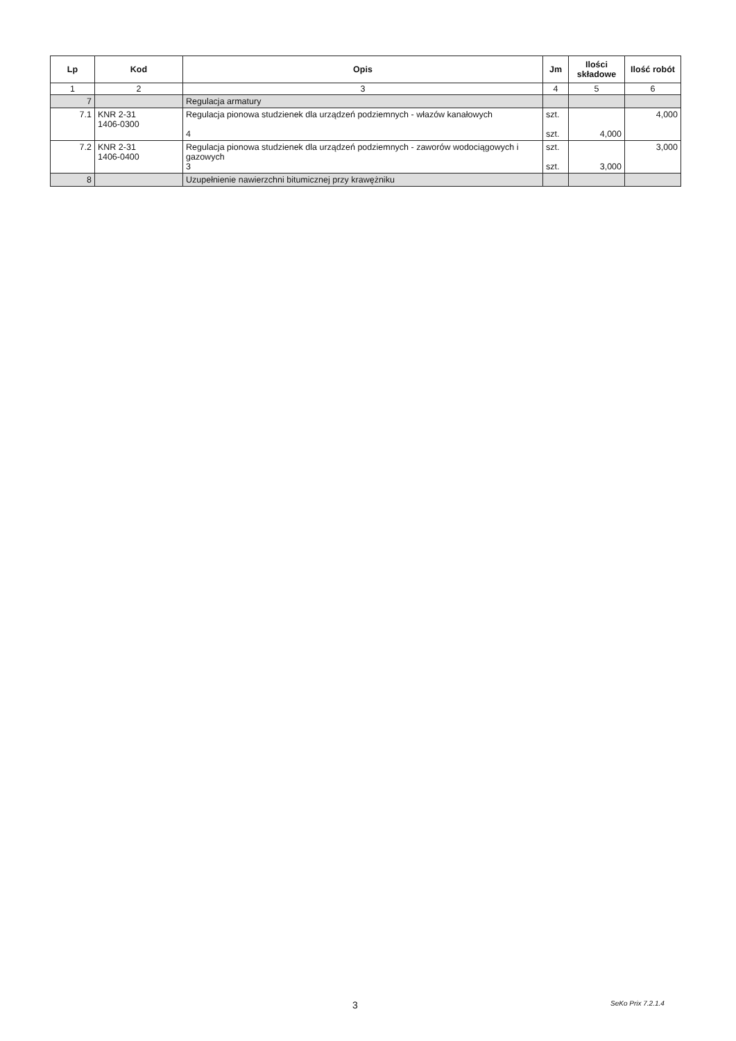| Lp | Kod | Opis | Jm | Ilości składowe | Ilość robót |
| --- | --- | --- | --- | --- | --- |
| 1 | 2 | 3 | 4 | 5 | 6 |
| 7 | | Regulacja armatury | | | |
| 7.1 | KNR 2-31 1406-0300 | Regulacja pionowa studzienek dla urządzeń podziemnych - włazów kanałowych 4 | szt. szt. | 4,000 | 4,000 |
| 7.2 | KNR 2-31 1406-0400 | Regulacja pionowa studzienek dla urządzeń podziemnych - zaworów wodociągowych i gazowych 3 | szt. szt. | 3,000 | 3,000 |
| 8 | | Uzupełnienie nawierzchni bitumicznej przy krawężniku | | | |
3 SeKo Prix 7.2.1.4